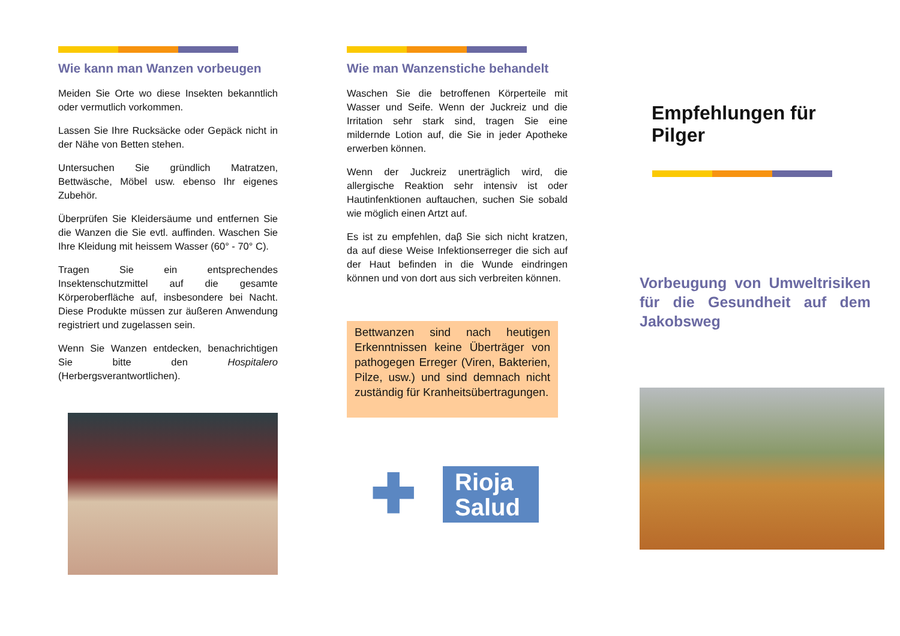Wie kann man Wanzen vorbeugen
Meiden Sie Orte wo diese Insekten bekanntlich oder vermutlich vorkommen.
Lassen Sie Ihre Rucksäcke oder Gepäck nicht in der Nähe von Betten stehen.
Untersuchen Sie gründlich Matratzen, Bettwäsche, Möbel usw. ebenso Ihr eigenes Zubehör.
Überprüfen Sie Kleidersäume und entfernen Sie die Wanzen die Sie evtl. auffinden. Waschen Sie Ihre Kleidung mit heissem Wasser (60° - 70° C).
Tragen Sie ein entsprechendes Insektenschutzmittel auf die gesamte Körperoberfläche auf, insbesondere bei Nacht. Diese Produkte müssen zur äußeren Anwendung registriert und zugelassen sein.
Wenn Sie Wanzen entdecken, benachrichtigen Sie bitte den Hospitalero (Herbergsverantwortlichen).
Wie man Wanzenstiche behandelt
Waschen Sie die betroffenen Körperteile mit Wasser und Seife. Wenn der Juckreiz und die Irritation sehr stark sind, tragen Sie eine mildernde Lotion auf, die Sie in jeder Apotheke erwerben können.
Wenn der Juckreiz unerträglich wird, die allergische Reaktion sehr intensiv ist oder Hautinfenktionen auftauchen, suchen Sie sobald wie möglich einen Artzt auf.
Es ist zu empfehlen, daβ Sie sich nicht kratzen, da auf diese Weise Infektionserreger die sich auf der Haut befinden in die Wunde eindringen können und von dort aus sich verbreiten können.
Bettwanzen sind nach heutigen Erkenntnissen keine Überträger von pathogegen Erreger (Viren, Bakterien, Pilze, usw.) und sind demnach nicht zuständig für Kranheitsübertragungen.
✚
Rioja Salud
Empfehlungen für Pilger
Vorbeugung von Umweltrisiken für die Gesundheit auf dem Jakobsweg